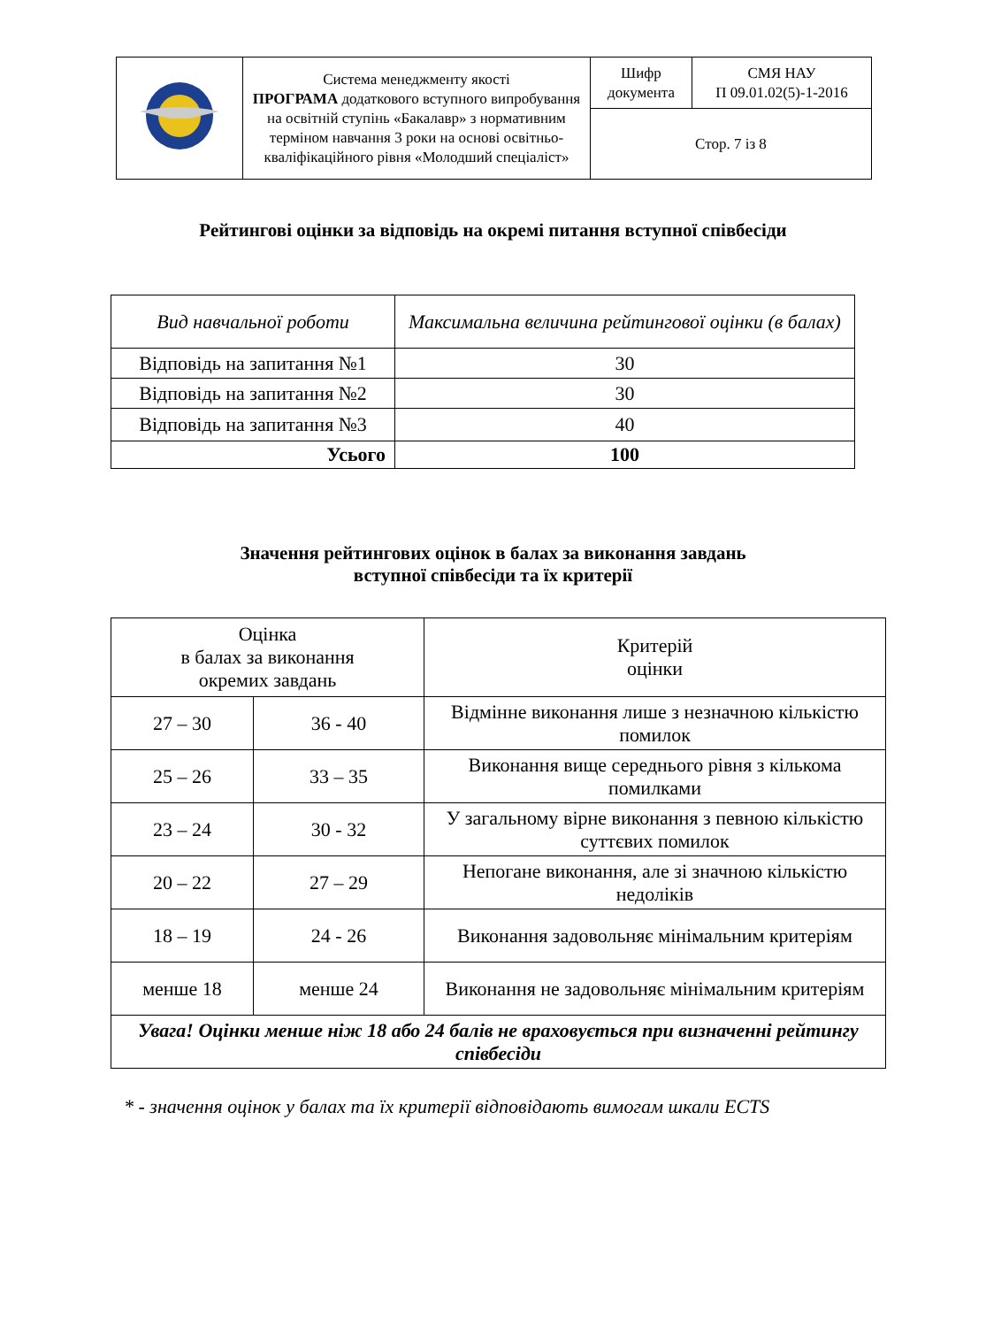| | Система менеджменту якості ПРОГРАМА додаткового вступного випробування на освітній ступінь «Бакалавр» з нормативним терміном навчання 3 роки на основі освітньо-кваліфікаційного рівня «Молодший спеціаліст» | Шифр документа | СМЯ НАУ П 09.01.02(5)-1-2016 |
| | | Стор. 7 із 8 | |
Рейтингові оцінки за відповідь на окремі питання вступної співбесіди
| Вид навчальної роботи | Максимальна величина рейтингової оцінки (в балах) |
| Відповідь на запитання №1 | 30 |
| Відповідь на запитання №2 | 30 |
| Відповідь на запитання №3 | 40 |
| Усього | 100 |
Значення рейтингових оцінок в балах за виконання завдань
вступної співбесіди та їх критерії
| Оцінка в балах за виконання окремих завдань | | Критерій оцінки |
| 27 – 30 | 36 - 40 | Відмінне виконання лише з незначною кількістю помилок |
| 25 – 26 | 33 – 35 | Виконання вище середнього рівня з кількома помилками |
| 23 – 24 | 30 - 32 | У загальному вірне виконання з певною кількістю суттєвих помилок |
| 20 – 22 | 27 – 29 | Непогане виконання, але зі значною кількістю недоліків |
| 18 – 19 | 24 - 26 | Виконання задовольняє мінімальним критеріям |
| менше 18 | менше 24 | Виконання не задовольняє мінімальним критеріям |
| Увага! Оцінки менше ніж 18 або 24 балів не враховується при визначенні рейтингу співбесіди | | |
* - значення оцінок у балах та їх критерії відповідають вимогам шкали ECTS